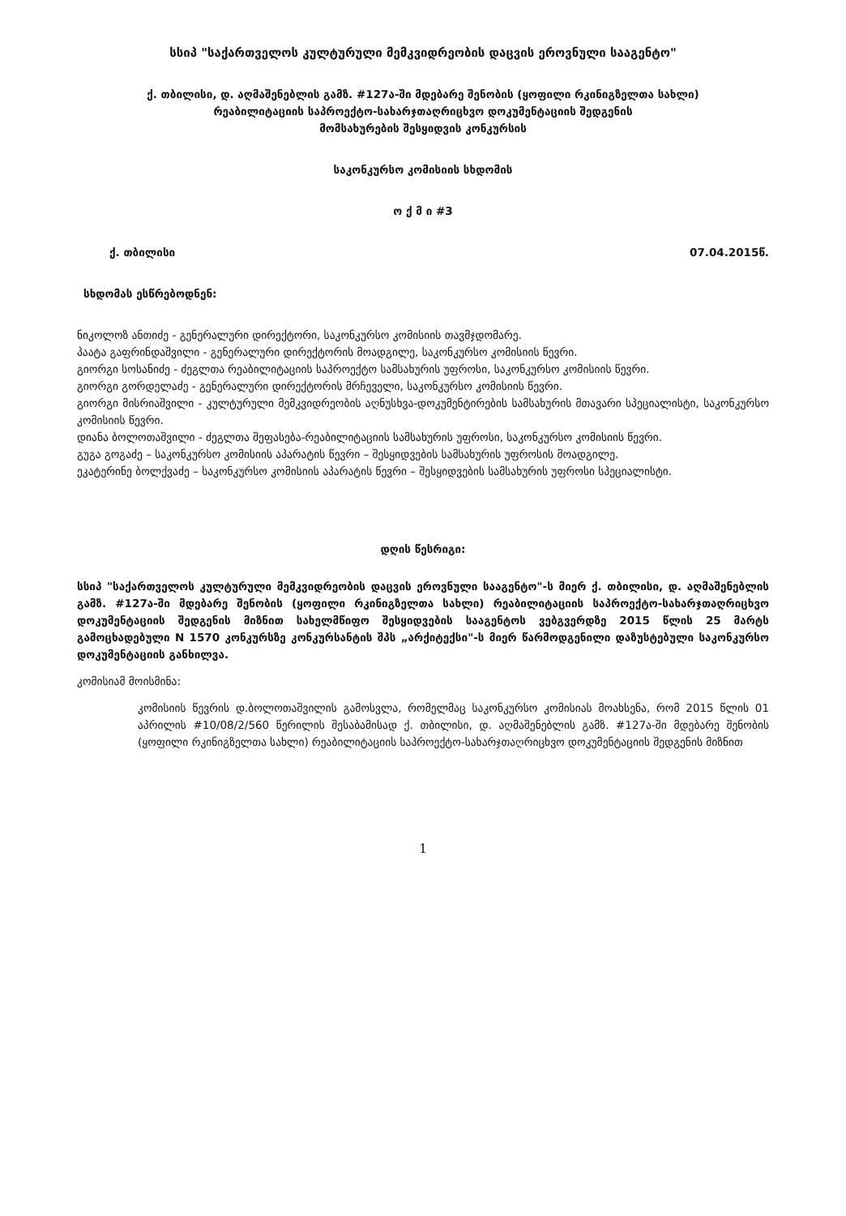სსიპ "საქართველოს კულტურული მემკვიდრეობის დაცვის ეროვნული სააგენტო"
ქ. თბილისი, დ. აღმაშენებლის გამზ. #127ა-ში მდებარე შენობის (ყოფილი რკინიგზელთა სახლი)
რეაბილიტაციის საპროექტო-სახარჯთაღრიცხვო დოკუმენტაციის შედგენის
მომსახურების შესყიდვის კონკურსის
საკონკურსო კომისიის სხდომის
ო ქ მ ი #3
ქ. თბილისი 07.04.2015წ.
სხდომას ესწრებოდნენ:
ნიკოლოზ ანთიძე - გენერალური დირექტორი, საკონკურსო კომისიის თავმჯდომარე.
პაატა გაფრინდაშვილი - გენერალური დირექტორის მოადგილე, საკონკურსო კომისიის წევრი.
გიორგი სოსანიძე - ძეგლთა რეაბილიტაციის საპროექტო სამსახურის უფროსი, საკონკურსო კომისიის წევრი.
გიორგი გორდელაძე - გენერალური დირექტორის მრჩეველი, საკონკურსო კომისიის წევრი.
გიორგი მისრიაშვილი - კულტურული მემკვიდრეობის აღნუსხვა-დოკუმენტირების სამსახურის მთავარი სპეციალისტი, საკონკურსო კომისიის წევრი.
დიანა ბოლოთაშვილი - ძეგლთა შეფასება-რეაბილიტაციის სამსახურის უფროსი, საკონკურსო კომისიის წევრი.
გუგა გოგაძე – საკონკურსო კომისიის აპარატის წევრი – შესყიდვების სამსახურის უფროსის მოადგილე.
ეკატერინე ბოლქვაძე – საკონკურსო კომისიის აპარატის წევრი – შესყიდვების სამსახურის უფროსი სპეციალისტი.
დღის წესრიგი:
სსიპ "საქართველოს კულტურული მემკვიდრეობის დაცვის ეროვნული სააგენტო"-ს მიერ ქ. თბილისი, დ. აღმაშენებლის გამზ. #127ა-ში მდებარე შენობის (ყოფილი რკინიგზელთა სახლი) რეაბილიტაციის საპროექტო-სახარჯთაღრიცხვო დოკუმენტაციის შედგენის მიზნით სახელმწიფო შესყიდვების სააგენტოს ვებგვერდზე 2015 წლის 25 მარტს გამოცხადებული N 1570 კონკურსზე კონკურსანტის შპს „არქიტექსი"-ს მიერ წარმოდგენილი დაზუსტებული საკონკურსო დოკუმენტაციის განხილვა.
კომისიამ მოისმინა:
კომისიის წევრის დ.ბოლოთაშვილის გამოსვლა, რომელმაც საკონკურსო კომისიას მოახსენა, რომ 2015 წლის 01 აპრილის #10/08/2/560 წერილის შესაბამისად ქ. თბილისი, დ. აღმაშენებლის გამზ. #127ა-ში მდებარე შენობის (ყოფილი რკინიგზელთა სახლი) რეაბილიტაციის საპროექტო-სახარჯთაღრიცხვო დოკუმენტაციის შედგენის მიზნით
1